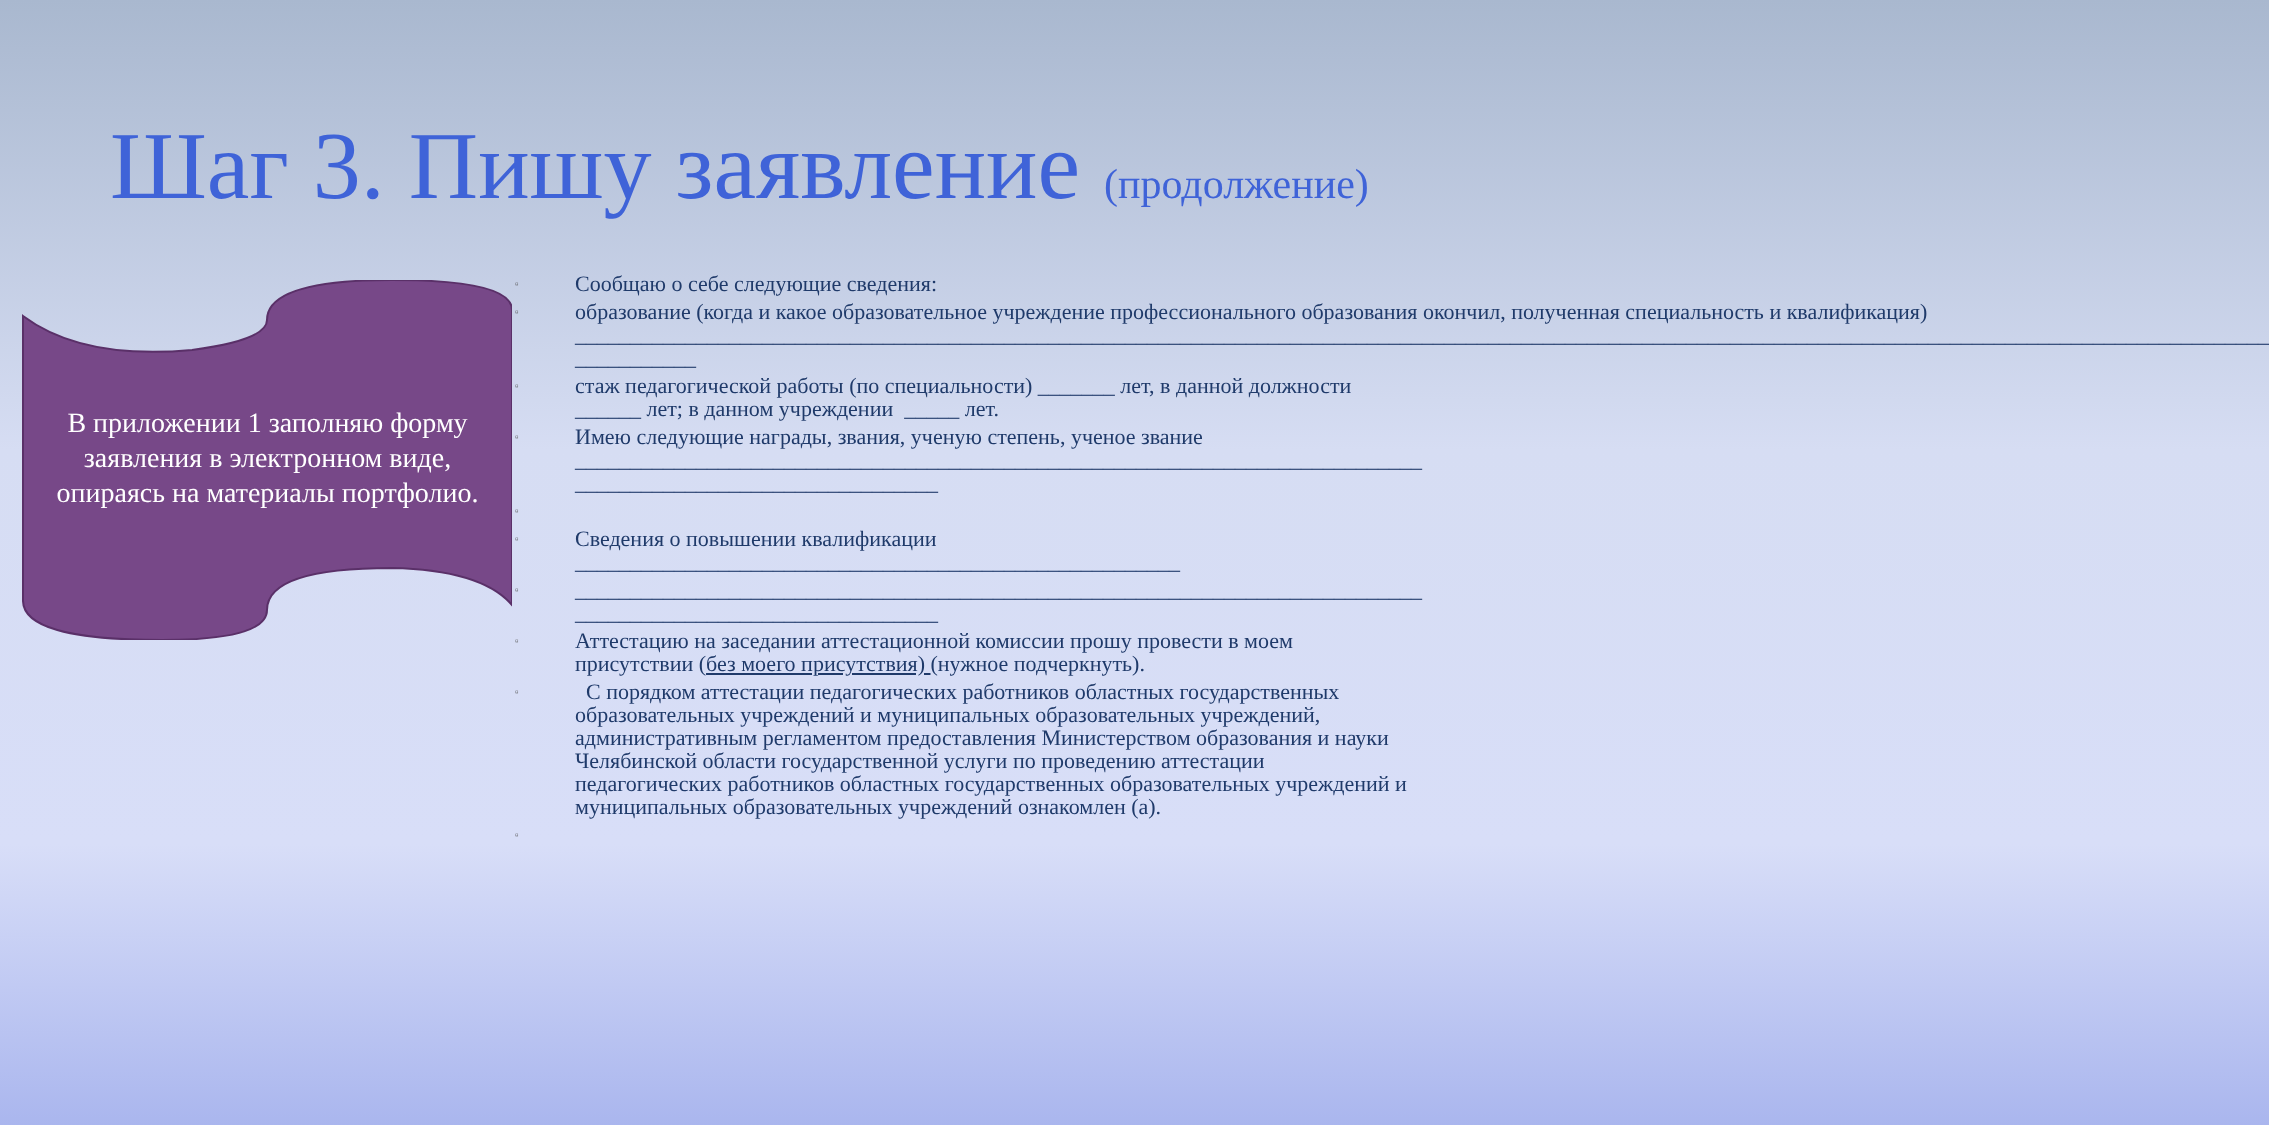Шаг 3. Пишу заявление (продолжение)
В приложении 1 заполняю форму заявления в электронном виде, опираясь на материалы портфолио.
▫ Сообщаю о себе следующие сведения:
▫ образование (когда и какое образовательное учреждение профессионального образования окончил, полученная специальность и квалификация) __________________________________________________________________________________________________________________________________________________________ ___________
▫ стаж педагогической работы (по специальности) _______ лет, в данной должности ______ лет; в данном учреждении _____ лет.
▫ Имею следующие награды, звания, ученую степень, ученое звание _____________________________________________________________________________ _________________________________
▫
▫ Сведения о повышении квалификации _______________________________________________________
▫ _____________________________________________________________________________ _________________________________
▫ Аттестацию на заседании аттестационной комиссии прошу провести в моем присутствии (без моего присутствия) (нужное подчеркнуть).
▫ С порядком аттестации педагогических работников областных государственных образовательных учреждений и муниципальных образовательных учреждений, административным регламентом предоставления Министерством образования и науки Челябинской области государственной услуги по проведению аттестации педагогических работников областных государственных образовательных учреждений и муниципальных образовательных учреждений ознакомлен (а).
▫